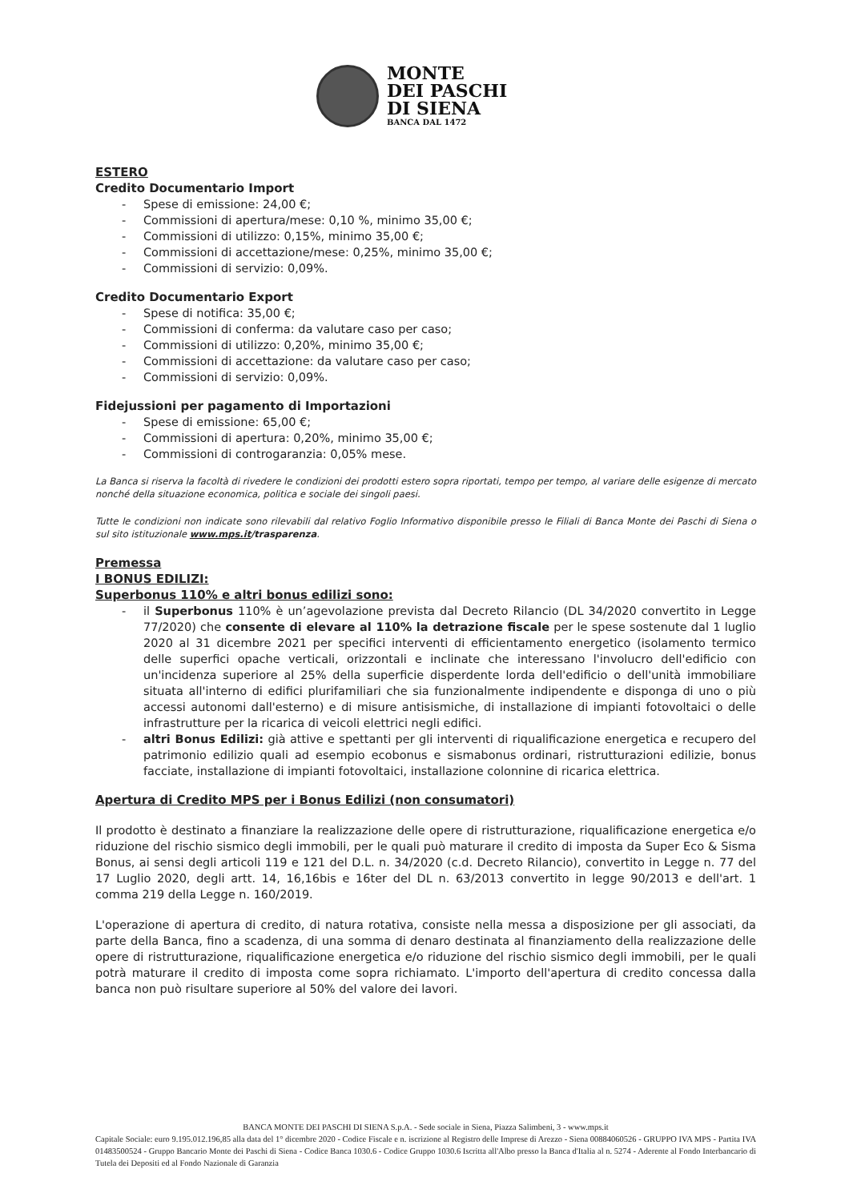MONTE
DEI PASCHI
DI SIENA
BANCA DAL 1472
ESTERO
Credito Documentario Import
- Spese di emissione: 24,00 €;
- Commissioni di apertura/mese: 0,10 %, minimo 35,00 €;
- Commissioni di utilizzo: 0,15%, minimo 35,00 €;
- Commissioni di accettazione/mese: 0,25%, minimo 35,00 €;
- Commissioni di servizio: 0,09%.
Credito Documentario Export
- Spese di notifica: 35,00 €;
- Commissioni di conferma: da valutare caso per caso;
- Commissioni di utilizzo: 0,20%, minimo 35,00 €;
- Commissioni di accettazione: da valutare caso per caso;
- Commissioni di servizio: 0,09%.
Fidejussioni per pagamento di Importazioni
- Spese di emissione: 65,00 €;
- Commissioni di apertura: 0,20%, minimo 35,00 €;
- Commissioni di controgaranzia: 0,05% mese.
La Banca si riserva la facoltà di rivedere le condizioni dei prodotti estero sopra riportati, tempo per tempo, al variare delle esigenze di mercato nonché della situazione economica, politica e sociale dei singoli paesi.
Tutte le condizioni non indicate sono rilevabili dal relativo Foglio Informativo disponibile presso le Filiali di Banca Monte dei Paschi di Siena o sul sito istituzionale www.mps.it/trasparenza.
Premessa
I BONUS EDILIZI:
Superbonus 110% e altri bonus edilizi sono:
- il Superbonus 110% è un’agevolazione prevista dal Decreto Rilancio (DL 34/2020 convertito in Legge 77/2020) che consente di elevare al 110% la detrazione fiscale per le spese sostenute dal 1 luglio 2020 al 31 dicembre 2021 per specifici interventi di efficientamento energetico (isolamento termico delle superfici opache verticali, orizzontali e inclinate che interessano l'involucro dell'edificio con un'incidenza superiore al 25% della superficie disperdente lorda dell'edificio o dell'unità immobiliare situata all'interno di edifici plurifamiliari che sia funzionalmente indipendente e disponga di uno o più accessi autonomi dall'esterno) e di misure antisismiche, di installazione di impianti fotovoltaici o delle infrastrutture per la ricarica di veicoli elettrici negli edifici.
- altri Bonus Edilizi: già attive e spettanti per gli interventi di riqualificazione energetica e recupero del patrimonio edilizio quali ad esempio ecobonus e sismabonus ordinari, ristrutturazioni edilizie, bonus facciate, installazione di impianti fotovoltaici, installazione colonnine di ricarica elettrica.
Apertura di Credito MPS per i Bonus Edilizi (non consumatori)
Il prodotto è destinato a finanziare la realizzazione delle opere di ristrutturazione, riqualificazione energetica e/o riduzione del rischio sismico degli immobili, per le quali può maturare il credito di imposta da Super Eco & Sisma Bonus, ai sensi degli articoli 119 e 121 del D.L. n. 34/2020 (c.d. Decreto Rilancio), convertito in Legge n. 77 del 17 Luglio 2020, degli artt. 14, 16,16bis e 16ter del DL n. 63/2013 convertito in legge 90/2013 e dell'art. 1 comma 219 della Legge n. 160/2019.
L'operazione di apertura di credito, di natura rotativa, consiste nella messa a disposizione per gli associati, da parte della Banca, fino a scadenza, di una somma di denaro destinata al finanziamento della realizzazione delle opere di ristrutturazione, riqualificazione energetica e/o riduzione del rischio sismico degli immobili, per le quali potrà maturare il credito di imposta come sopra richiamato. L'importo dell'apertura di credito concessa dalla banca non può risultare superiore al 50% del valore dei lavori.
BANCA MONTE DEI PASCHI DI SIENA S.p.A. - Sede sociale in Siena, Piazza Salimbeni, 3 - www.mps.it
Capitale Sociale: euro 9.195.012.196,85 alla data del 1° dicembre 2020 - Codice Fiscale e n. iscrizione al Registro delle Imprese di Arezzo - Siena 00884060526 - GRUPPO IVA MPS - Partita IVA 01483500524 - Gruppo Bancario Monte dei Paschi di Siena - Codice Banca 1030.6 - Codice Gruppo 1030.6 Iscritta all'Albo presso la Banca d'Italia al n. 5274 - Aderente al Fondo Interbancario di Tutela dei Depositi ed al Fondo Nazionale di Garanzia